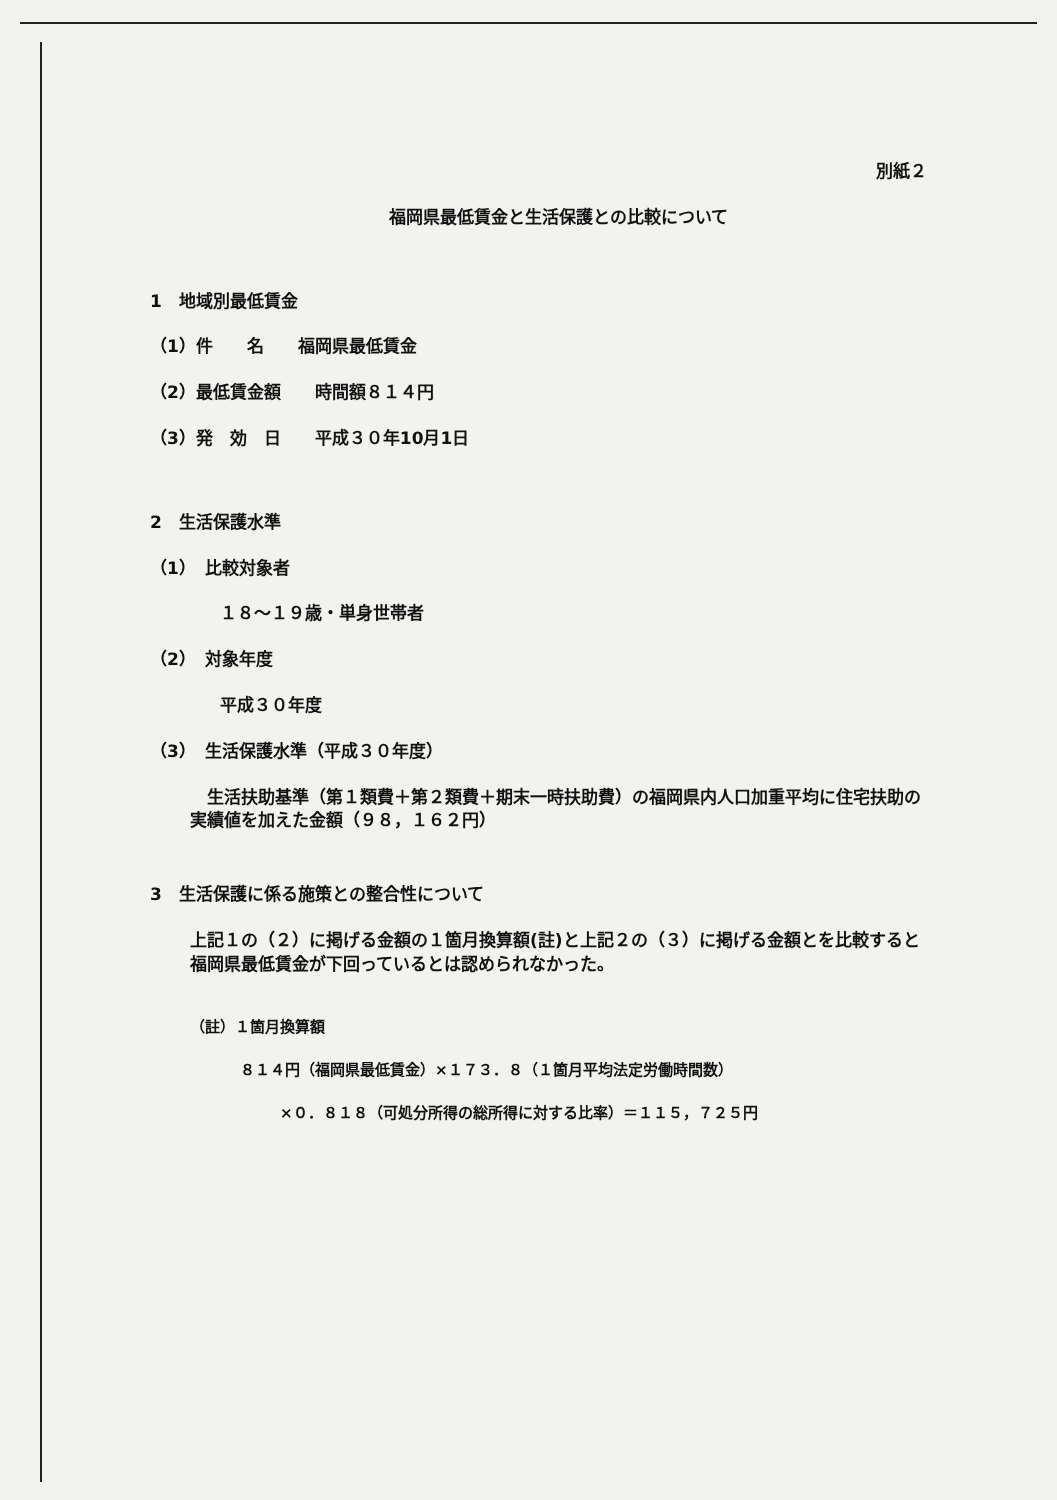別紙２
福岡県最低賃金と生活保護との比較について
1　地域別最低賃金
（1）件　　名　　福岡県最低賃金
（2）最低賃金額　　時間額８１４円
（3）発　効　日　　平成３０年10月1日
2　生活保護水準
（1）　比較対象者
１８～１９歳・単身世帯者
（2）　対象年度
平成３０年度
（3）　生活保護水準（平成３０年度）
　生活扶助基準（第１類費＋第２類費＋期末一時扶助費）の福岡県内人口加重平均に住宅扶助の実績値を加えた金額（９８，１６２円）
3　生活保護に係る施策との整合性について
上記１の（２）に掲げる金額の１箇月換算額(註)と上記２の（３）に掲げる金額とを比較すると福岡県最低賃金が下回っているとは認められなかった。
（註）１箇月換算額
８１４円（福岡県最低賃金）×１７３．８（１箇月平均法定労働時間数）
×０．８１８（可処分所得の総所得に対する比率）＝１１５，７２５円